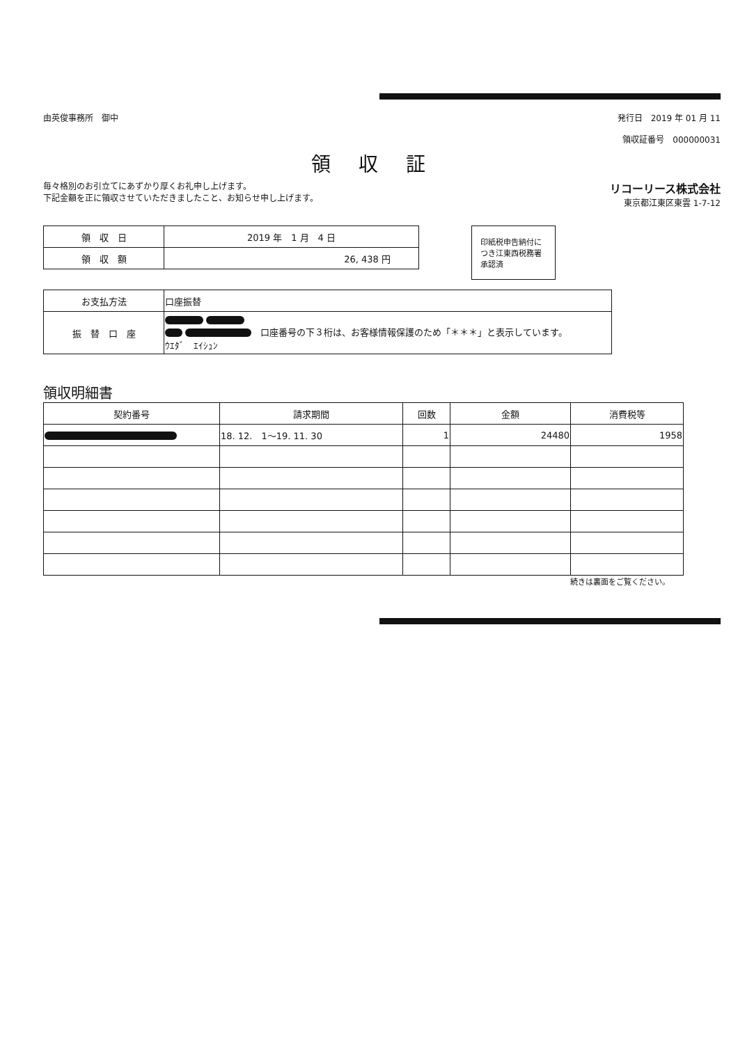由英俊事務所　御中 発行日　2019 年 01 月 11
領収証番号　000000031
領収証
毎々格別のお引立てにあずかり厚くお礼申し上げます。
下記金額を正に領収させていただきましたこと、お知らせ申し上げます。
リコーリース株式会社
東京都江東区東雲 1-7-12
| 領 収 日 | 2019 年 1 月 4 日 |
| 領 収 額 | 26, 438 円 |
印紙税申告納付につき江東西税務署承認済
| お支払方法 | 口座振替 |
| 振 替 口 座 | 口座番号の下３桁は、お客様情報保護のため「＊＊＊」と表示しています。 ｳｴﾀﾞ ｴｲｼｭﾝ |
領収明細書
| 契約番号 | 請求期間 | 回数 | 金額 | 消費税等 |
| --- | --- | --- | --- | --- |
| | 18. 12. 1～19. 11. 30 | 1 | 24480 | 1958 |
続きは裏面をご覧ください。